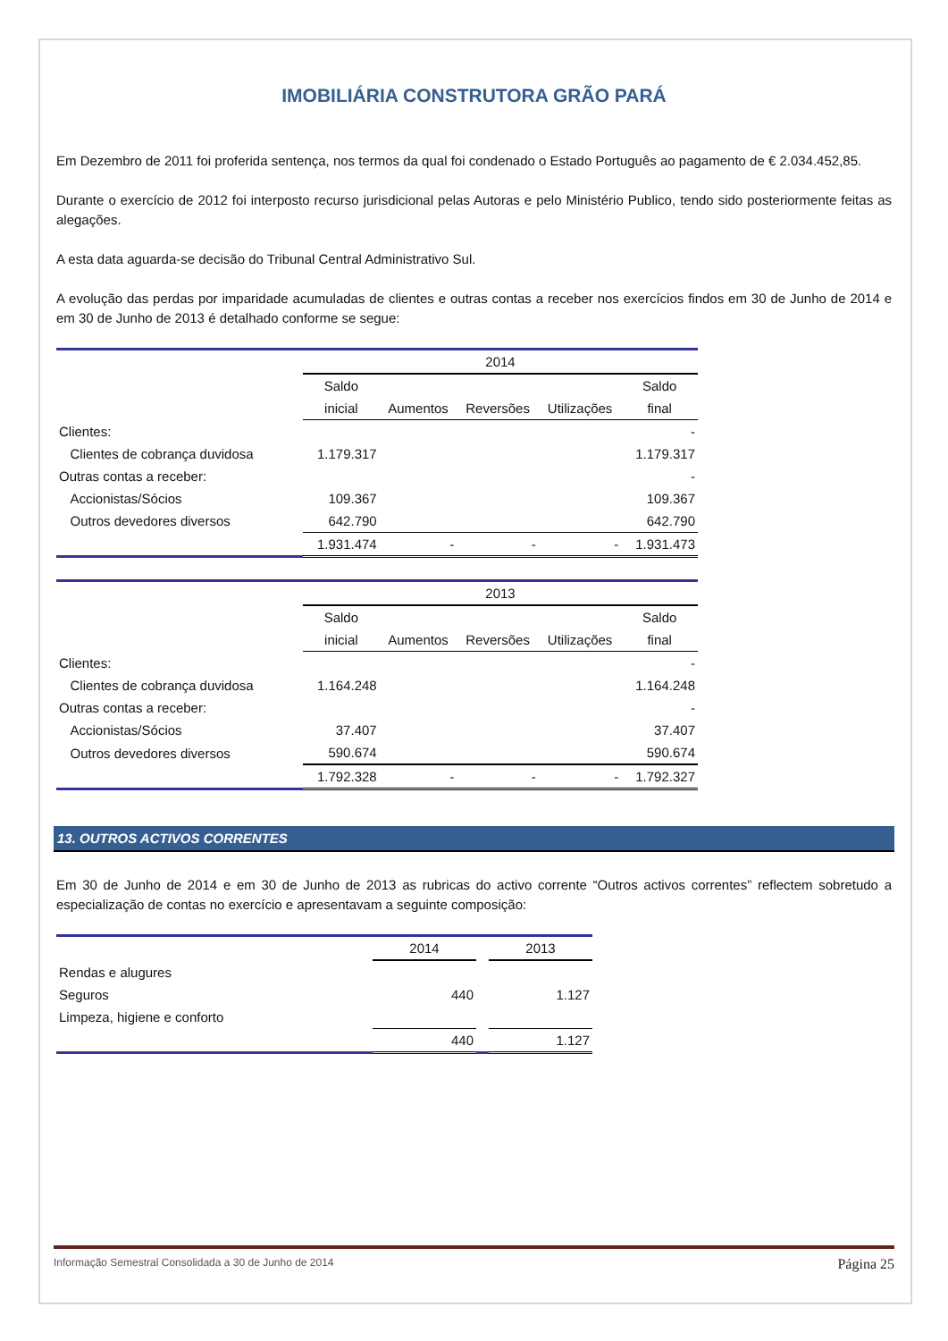IMOBILIÁRIA CONSTRUTORA GRÃO PARÁ
Em Dezembro de 2011 foi proferida sentença, nos termos da qual foi condenado o Estado Português ao pagamento de € 2.034.452,85.
Durante o exercício de 2012 foi interposto recurso jurisdicional pelas Autoras e pelo Ministério Publico, tendo sido posteriormente feitas as alegações.
A esta data aguarda-se decisão do Tribunal Central Administrativo Sul.
A evolução das perdas por imparidade acumuladas de clientes e outras contas a receber nos exercícios findos em 30 de Junho de 2014 e em 30 de Junho de 2013 é detalhado conforme se segue:
| | 2014 | | | | |
| | Saldo | | | | Saldo |
| | inicial | Aumentos | Reversões | Utilizações | final |
| Clientes: | | | | | - |
| Clientes de cobrança duvidosa | 1.179.317 | | | | 1.179.317 |
| Outras contas a receber: | | | | | - |
| Accionistas/Sócios | 109.367 | | | | 109.367 |
| Outros devedores diversos | 642.790 | | | | 642.790 |
| | 1.931.474 | - | - | - | 1.931.473 |
| | 2013 | | | | |
| | Saldo | | | | Saldo |
| | inicial | Aumentos | Reversões | Utilizações | final |
| Clientes: | | | | | - |
| Clientes de cobrança duvidosa | 1.164.248 | | | | 1.164.248 |
| Outras contas a receber: | | | | | - |
| Accionistas/Sócios | 37.407 | | | | 37.407 |
| Outros devedores diversos | 590.674 | | | | 590.674 |
| | 1.792.328 | - | - | - | 1.792.327 |
13. OUTROS ACTIVOS CORRENTES
Em 30 de Junho de 2014 e em 30 de Junho de 2013 as rubricas do activo corrente “Outros activos correntes” reflectem sobretudo a especialização de contas no exercício e apresentavam a seguinte composição:
| | 2014 | | 2013 |
| Rendas e alugures | | | |
| Seguros | 440 | | 1.127 |
| Limpeza, higiene e conforto | | | |
| | 440 | | 1.127 |
Informação Semestral Consolidada a 30 de Junho de 2014 Página 25